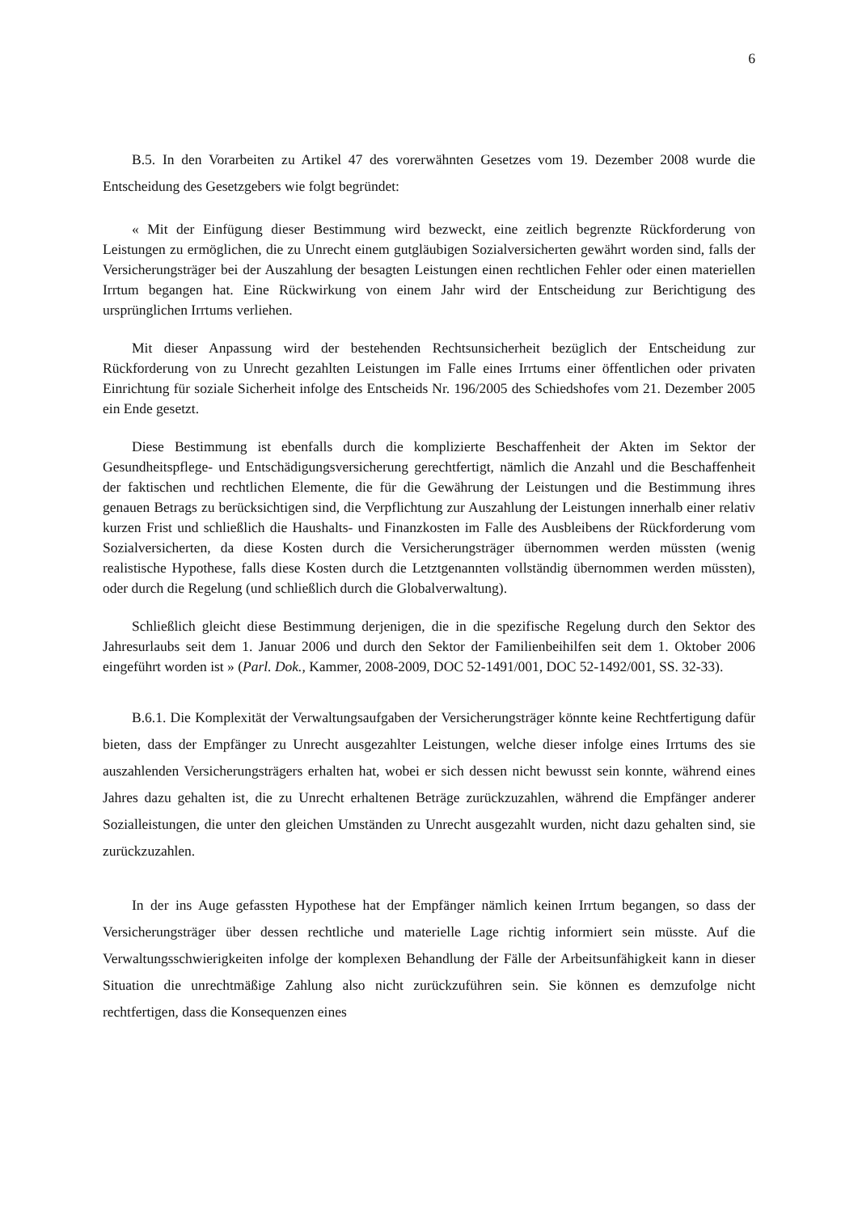6
B.5. In den Vorarbeiten zu Artikel 47 des vorerwähnten Gesetzes vom 19. Dezember 2008 wurde die Entscheidung des Gesetzgebers wie folgt begründet:
« Mit der Einfügung dieser Bestimmung wird bezweckt, eine zeitlich begrenzte Rückforderung von Leistungen zu ermöglichen, die zu Unrecht einem gutgläubigen Sozialversicherten gewährt worden sind, falls der Versicherungsträger bei der Auszahlung der besagten Leistungen einen rechtlichen Fehler oder einen materiellen Irrtum begangen hat. Eine Rückwirkung von einem Jahr wird der Entscheidung zur Berichtigung des ursprünglichen Irrtums verliehen.
Mit dieser Anpassung wird der bestehenden Rechtsunsicherheit bezüglich der Entscheidung zur Rückforderung von zu Unrecht gezahlten Leistungen im Falle eines Irrtums einer öffentlichen oder privaten Einrichtung für soziale Sicherheit infolge des Entscheids Nr. 196/2005 des Schiedshofes vom 21. Dezember 2005 ein Ende gesetzt.
Diese Bestimmung ist ebenfalls durch die komplizierte Beschaffenheit der Akten im Sektor der Gesundheitspflege- und Entschädigungsversicherung gerechtfertigt, nämlich die Anzahl und die Beschaffenheit der faktischen und rechtlichen Elemente, die für die Gewährung der Leistungen und die Bestimmung ihres genauen Betrags zu berücksichtigen sind, die Verpflichtung zur Auszahlung der Leistungen innerhalb einer relativ kurzen Frist und schließlich die Haushalts- und Finanzkosten im Falle des Ausbleibens der Rückforderung vom Sozialversicherten, da diese Kosten durch die Versicherungsträger übernommen werden müssten (wenig realistische Hypothese, falls diese Kosten durch die Letztgenannten vollständig übernommen werden müssten), oder durch die Regelung (und schließlich durch die Globalverwaltung).
Schließlich gleicht diese Bestimmung derjenigen, die in die spezifische Regelung durch den Sektor des Jahresurlaubs seit dem 1. Januar 2006 und durch den Sektor der Familienbeihilfen seit dem 1. Oktober 2006 eingeführt worden ist » (Parl. Dok., Kammer, 2008-2009, DOC 52-1491/001, DOC 52-1492/001, SS. 32-33).
B.6.1. Die Komplexität der Verwaltungsaufgaben der Versicherungsträger könnte keine Rechtfertigung dafür bieten, dass der Empfänger zu Unrecht ausgezahlter Leistungen, welche dieser infolge eines Irrtums des sie auszahlenden Versicherungsträgers erhalten hat, wobei er sich dessen nicht bewusst sein konnte, während eines Jahres dazu gehalten ist, die zu Unrecht erhaltenen Beträge zurückzuzahlen, während die Empfänger anderer Sozialleistungen, die unter den gleichen Umständen zu Unrecht ausgezahlt wurden, nicht dazu gehalten sind, sie zurückzuzahlen.
In der ins Auge gefassten Hypothese hat der Empfänger nämlich keinen Irrtum begangen, so dass der Versicherungsträger über dessen rechtliche und materielle Lage richtig informiert sein müsste. Auf die Verwaltungsschwierigkeiten infolge der komplexen Behandlung der Fälle der Arbeitsunfähigkeit kann in dieser Situation die unrechtmäßige Zahlung also nicht zurückzuführen sein. Sie können es demzufolge nicht rechtfertigen, dass die Konsequenzen eines